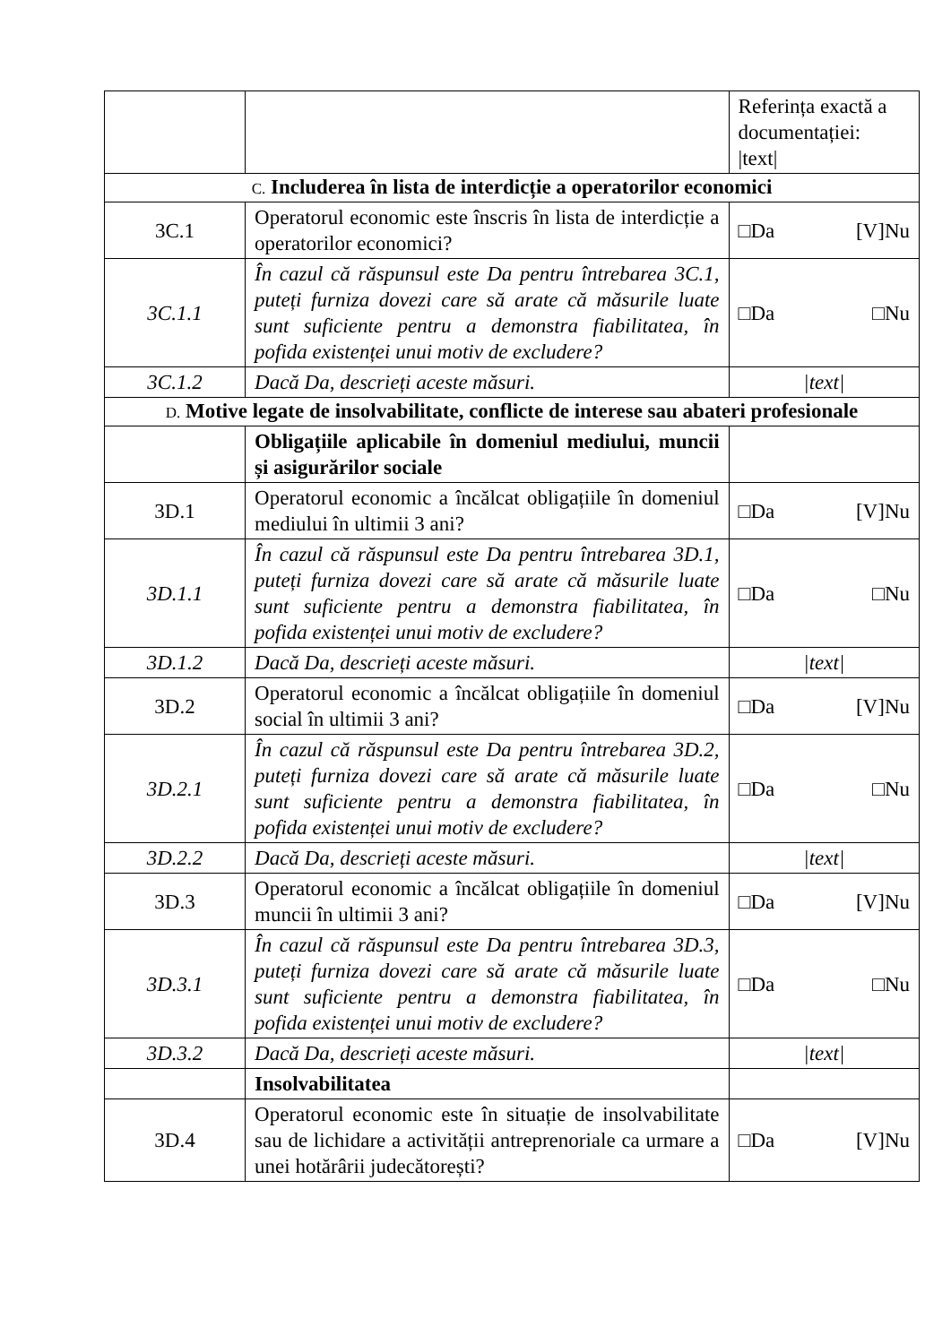| | | Referința exactă a documentației: /text/ |
| C. Includerea în lista de interdicție a operatorilor economici | | |
| 3C.1 | Operatorul economic este înscris în lista de interdicție a operatorilor economici? | □Da [V]Nu |
| 3C.1.1 | În cazul că răspunsul este Da pentru întrebarea 3C.1, puteți furniza dovezi care să arate că măsurile luate sunt suficiente pentru a demonstra fiabilitatea, în pofida existenței unui motiv de excludere? | □Da □Nu |
| 3C.1.2 | Dacă Da, descrieți aceste măsuri. | /text/ |
| D. Motive legate de insolvabilitate, conflicte de interese sau abateri profesionale | | |
| | Obligațiile aplicabile în domeniul mediului, muncii și asigurărilor sociale | |
| 3D.1 | Operatorul economic a încălcat obligațiile în domeniul mediului în ultimii 3 ani? | □Da [V]Nu |
| 3D.1.1 | În cazul că răspunsul este Da pentru întrebarea 3D.1, puteți furniza dovezi care să arate că măsurile luate sunt suficiente pentru a demonstra fiabilitatea, în pofida existenței unui motiv de excludere? | □Da □Nu |
| 3D.1.2 | Dacă Da, descrieți aceste măsuri. | /text/ |
| 3D.2 | Operatorul economic a încălcat obligațiile în domeniul social în ultimii 3 ani? | □Da [V]Nu |
| 3D.2.1 | În cazul că răspunsul este Da pentru întrebarea 3D.2, puteți furniza dovezi care să arate că măsurile luate sunt suficiente pentru a demonstra fiabilitatea, în pofida existenței unui motiv de excludere? | □Da □Nu |
| 3D.2.2 | Dacă Da, descrieți aceste măsuri. | /text/ |
| 3D.3 | Operatorul economic a încălcat obligațiile în domeniul muncii în ultimii 3 ani? | □Da [V]Nu |
| 3D.3.1 | În cazul că răspunsul este Da pentru întrebarea 3D.3, puteți furniza dovezi care să arate că măsurile luate sunt suficiente pentru a demonstra fiabilitatea, în pofida existenței unui motiv de excludere? | □Da □Nu |
| 3D.3.2 | Dacă Da, descrieți aceste măsuri. | /text/ |
| | Insolvabilitatea | |
| 3D.4 | Operatorul economic este în situație de insolvabilitate sau de lichidare a activității antreprenoriale ca urmare a unei hotărârii judecătorești? | □Da [V]Nu |